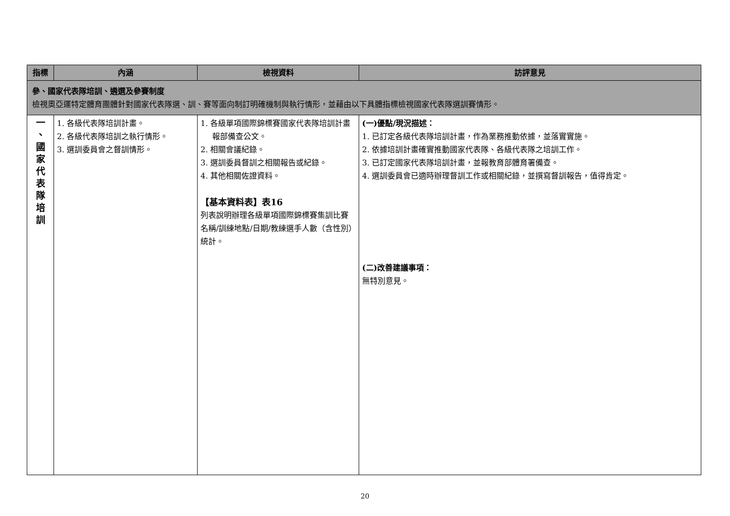| 指標 | 內涵 | 檢視資料 | 訪評意見 |
| --- | --- | --- | --- |
| 參、國家代表隊培訓、遴選及參賽制度 檢視奧亞運特定體育團體針對國家代表隊選、訓、賽等面向制訂明確機制與執行情形，並藉由以下具體指標檢視國家代表隊選訓賽情形。 | | | |
| 一 、 國 家 代 表 隊 培 訓 | 1. 各級代表隊培訓計畫。 2. 各級代表隊培訓之執行情形。 3. 選訓委員會之督訓情形。 | 1. 各級單項國際錦標賽國家代表隊培訓計畫報部備查公文。 2. 相關會議紀錄。 3. 選訓委員督訓之相關報告或紀錄。 4. 其他相關佐證資料。 【基本資料表】表16 列表說明辦理各級單項國際錦標賽集訓比賽名稱/訓練地點/日期/教練選手人數（含性別）統計。 | (一)優點/現況描述： 1. 已訂定各級代表隊培訓計畫，作為業務推動依據，並落實實施。 2. 依據培訓計畫確實推動國家代表隊、各級代表隊之培訓工作。 3. 已訂定國家代表隊培訓計畫，並報教育部體育署備查。 4. 選訓委員會已適時辦理督訓工作或相關紀錄，並撰寫督訓報告，值得肯定。 (二)改善建議事項： 無特別意見。 |
20